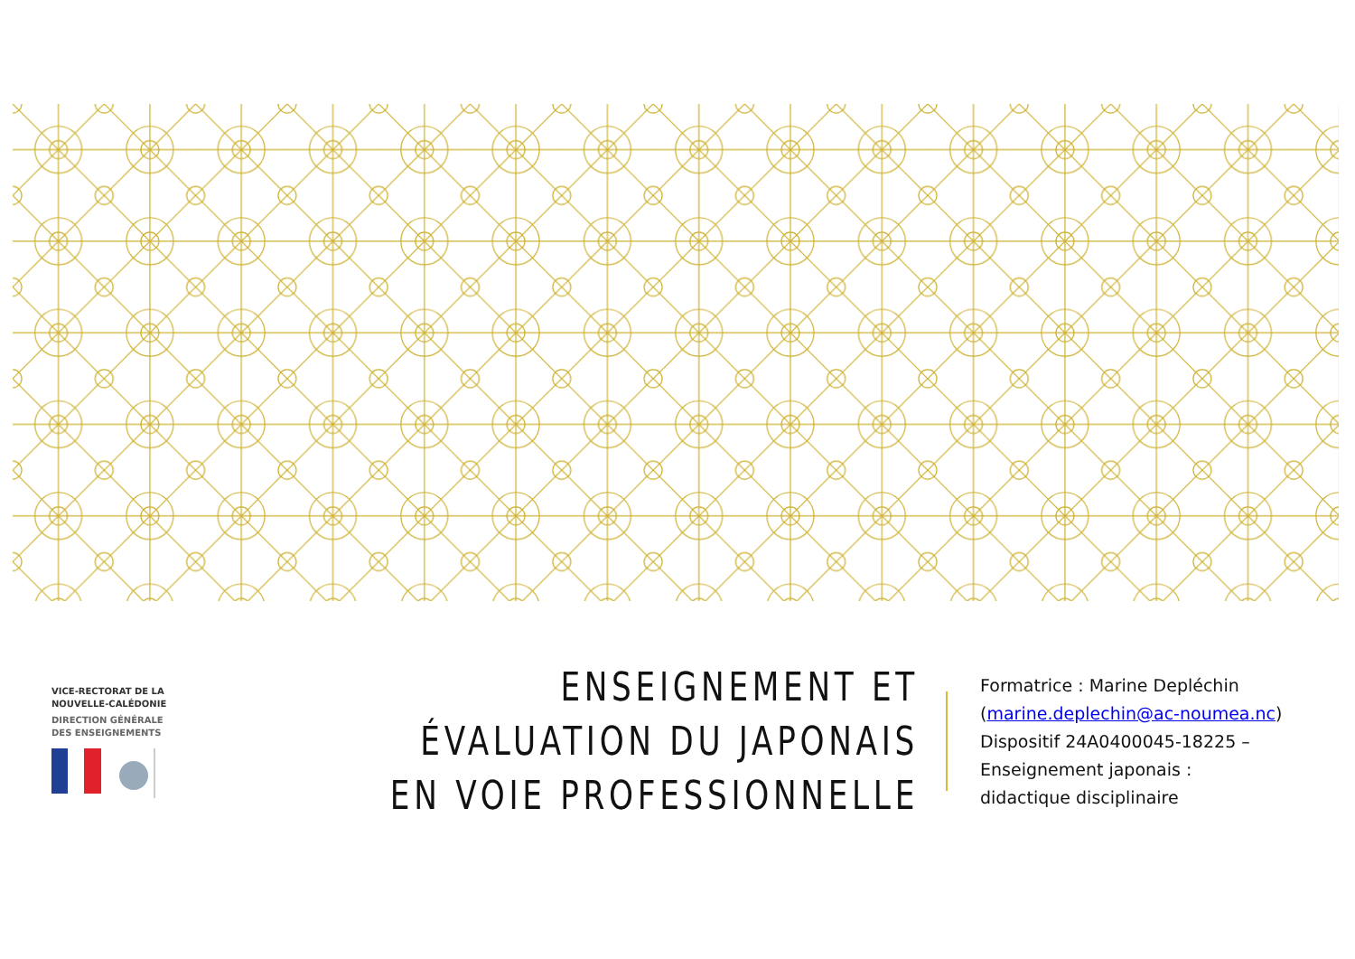VICE-RECTORAT DE LA
NOUVELLE-CALÉDONIE
DIRECTION GÉNÉRALE
DES ENSEIGNEMENTS
ENSEIGNEMENT ET ÉVALUATION DU JAPONAIS EN VOIE PROFESSIONNELLE
Formatrice : Marine Depléchin
(marine.deplechin@ac-noumea.nc)
Dispositif 24A0400045-18225 –
Enseignement japonais :
didactique disciplinaire